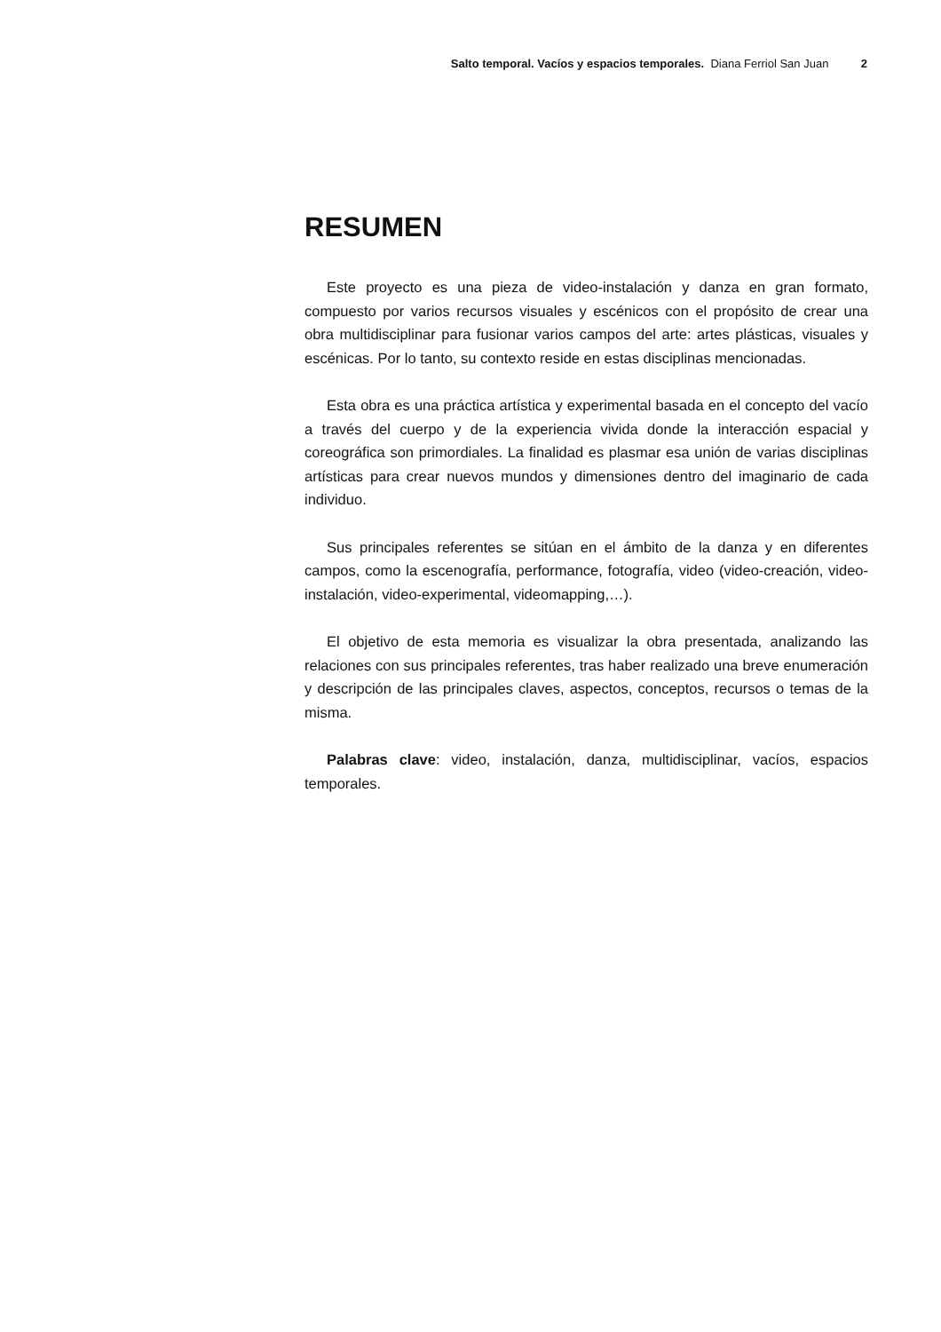Salto temporal. Vacíos y espacios temporales. Diana Ferriol San Juan 2
RESUMEN
Este proyecto es una pieza de video-instalación y danza en gran formato, compuesto por varios recursos visuales y escénicos con el propósito de crear una obra multidisciplinar para fusionar varios campos del arte: artes plásticas, visuales y escénicas. Por lo tanto, su contexto reside en estas disciplinas mencionadas.
Esta obra es una práctica artística y experimental basada en el concepto del vacío a través del cuerpo y de la experiencia vivida donde la interacción espacial y coreográfica son primordiales. La finalidad es plasmar esa unión de varias disciplinas artísticas para crear nuevos mundos y dimensiones dentro del imaginario de cada individuo.
Sus principales referentes se sitúan en el ámbito de la danza y en diferentes campos, como la escenografía, performance, fotografía, video (video-creación, video-instalación, video-experimental, videomapping,…).
El objetivo de esta memoria es visualizar la obra presentada, analizando las relaciones con sus principales referentes, tras haber realizado una breve enumeración y descripción de las principales claves, aspectos, conceptos, recursos o temas de la misma.
Palabras clave: video, instalación, danza, multidisciplinar, vacíos, espacios temporales.